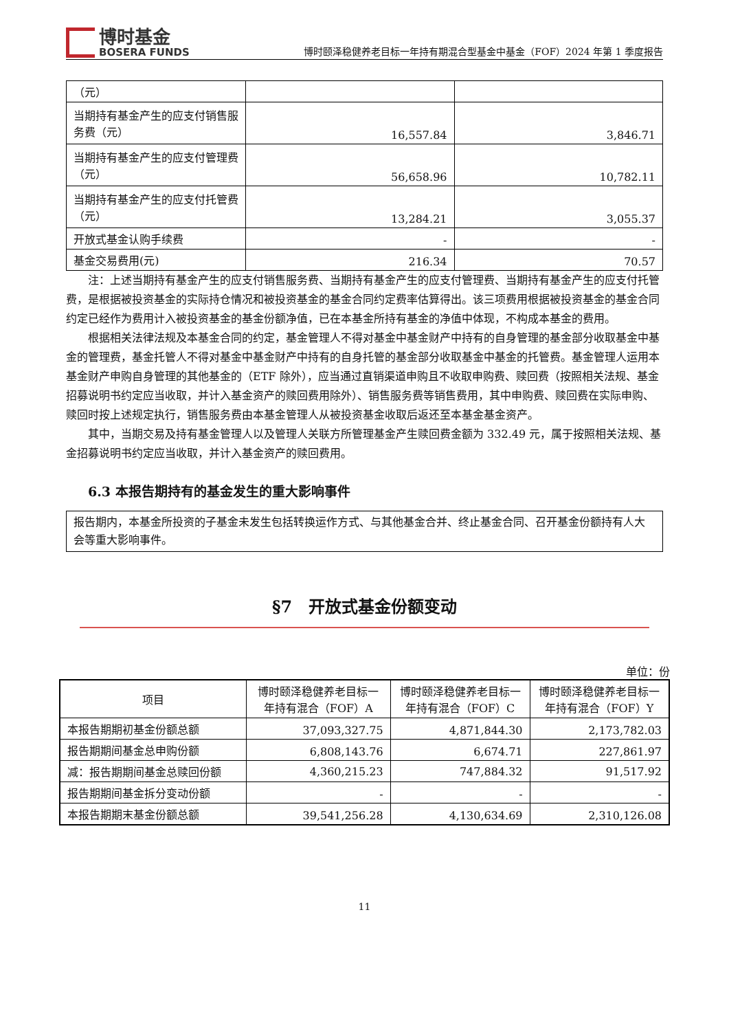博时基金
BOSERA FUNDS
博时颐泽稳健养老目标一年持有期混合型基金中基金（FOF）2024 年第 1 季度报告
| （元） | | |
| 当期持有基金产生的应支付销售服务费（元） | 16,557.84 | 3,846.71 |
| 当期持有基金产生的应支付管理费（元） | 56,658.96 | 10,782.11 |
| 当期持有基金产生的应支付托管费（元） | 13,284.21 | 3,055.37 |
| 开放式基金认购手续费 | - | - |
| 基金交易费用(元) | 216.34 | 70.57 |
注：上述当期持有基金产生的应支付销售服务费、当期持有基金产生的应支付管理费、当期持有基金产生的应支付托管费，是根据被投资基金的实际持仓情况和被投资基金的基金合同约定费率估算得出。该三项费用根据被投资基金的基金合同约定已经作为费用计入被投资基金的基金份额净值，已在本基金所持有基金的净值中体现，不构成本基金的费用。
根据相关法律法规及本基金合同的约定，基金管理人不得对基金中基金财产中持有的自身管理的基金部分收取基金中基金的管理费，基金托管人不得对基金中基金财产中持有的自身托管的基金部分收取基金中基金的托管费。基金管理人运用本基金财产申购自身管理的其他基金的（ETF 除外），应当通过直销渠道申购且不收取申购费、赎回费（按照相关法规、基金招募说明书约定应当收取，并计入基金资产的赎回费用除外）、销售服务费等销售费用，其中申购费、赎回费在实际申购、赎回时按上述规定执行，销售服务费由本基金管理人从被投资基金收取后返还至本基金基金资产。
其中，当期交易及持有基金管理人以及管理人关联方所管理基金产生赎回费金额为 332.49 元，属于按照相关法规、基金招募说明书约定应当收取，并计入基金资产的赎回费用。
6.3 本报告期持有的基金发生的重大影响事件
| 报告期内，本基金所投资的子基金未发生包括转换运作方式、与其他基金合并、终止基金合同、召开基金份额持有人大会等重大影响事件。 |
§7　开放式基金份额变动
单位：份
| 项目 | 博时颐泽稳健养老目标一年持有混合（FOF）A | 博时颐泽稳健养老目标一年持有混合（FOF）C | 博时颐泽稳健养老目标一年持有混合（FOF）Y |
| --- | --- | --- | --- |
| 本报告期期初基金份额总额 | 37,093,327.75 | 4,871,844.30 | 2,173,782.03 |
| 报告期期间基金总申购份额 | 6,808,143.76 | 6,674.71 | 227,861.97 |
| 减：报告期期间基金总赎回份额 | 4,360,215.23 | 747,884.32 | 91,517.92 |
| 报告期期间基金拆分变动份额 | - | - | - |
| 本报告期期末基金份额总额 | 39,541,256.28 | 4,130,634.69 | 2,310,126.08 |
11